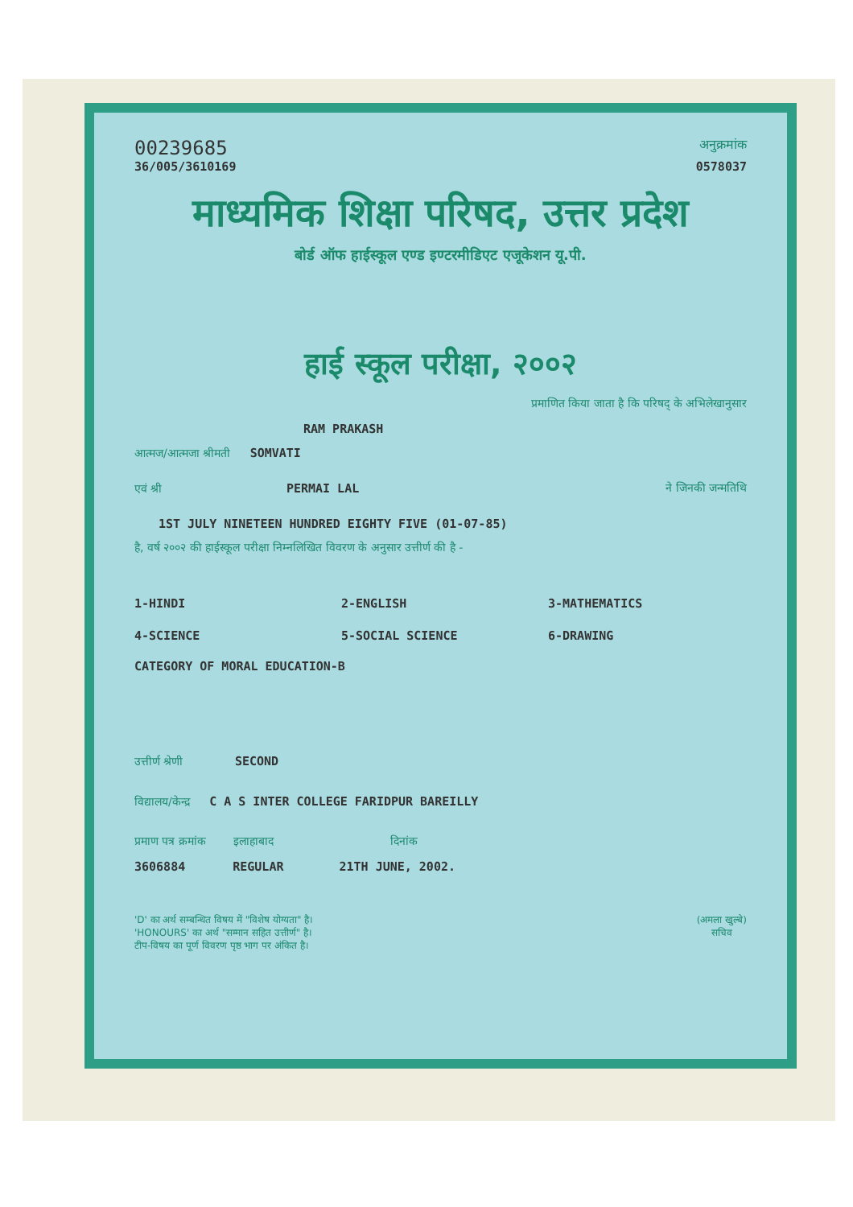00239685 अनुक्रमांक
36/005/3610169 0578037
माध्यमिक शिक्षा परिषद, उत्तर प्रदेश
बोर्ड ऑफ हाईस्कूल एण्ड इण्टरमीडिएट एजूकेशन यू.पी.
हाई स्कूल परीक्षा, २००२
प्रमाणित किया जाता है कि परिषद् के अभिलेखानुसार
RAM PRAKASH
आत्मज/आत्मजा श्रीमती SOMVATI
एवं श्री PERMAI LAL ने जिनकी जन्मतिथि
1ST JULY NINETEEN HUNDRED EIGHTY FIVE (01-07-85)
है, वर्ष २००२ की हाईस्कूल परीक्षा निम्नलिखित विवरण के अनुसार उत्तीर्ण की है -
1-HINDI 2-ENGLISH 3-MATHEMATICS 4-SCIENCE 5-SOCIAL SCIENCE 6-DRAWING
CATEGORY OF MORAL EDUCATION-B
उत्तीर्ण श्रेणी SECOND
विद्यालय/केन्द्र C A S INTER COLLEGE FARIDPUR BAREILLY
प्रमाण पत्र क्रमांक इलाहाबाद दिनांक
3606884 REGULAR 21TH JUNE, 2002.
'D' का अर्थ सम्बन्धित विषय में "विशेष योग्यता" है।
'HONOURS' का अर्थ "सम्मान सहित उत्तीर्ण" है।
टीप-विषय का पूर्ण विवरण पृष्ठ भाग पर अंकित है।
(अमला खुल्बे)
सचिव